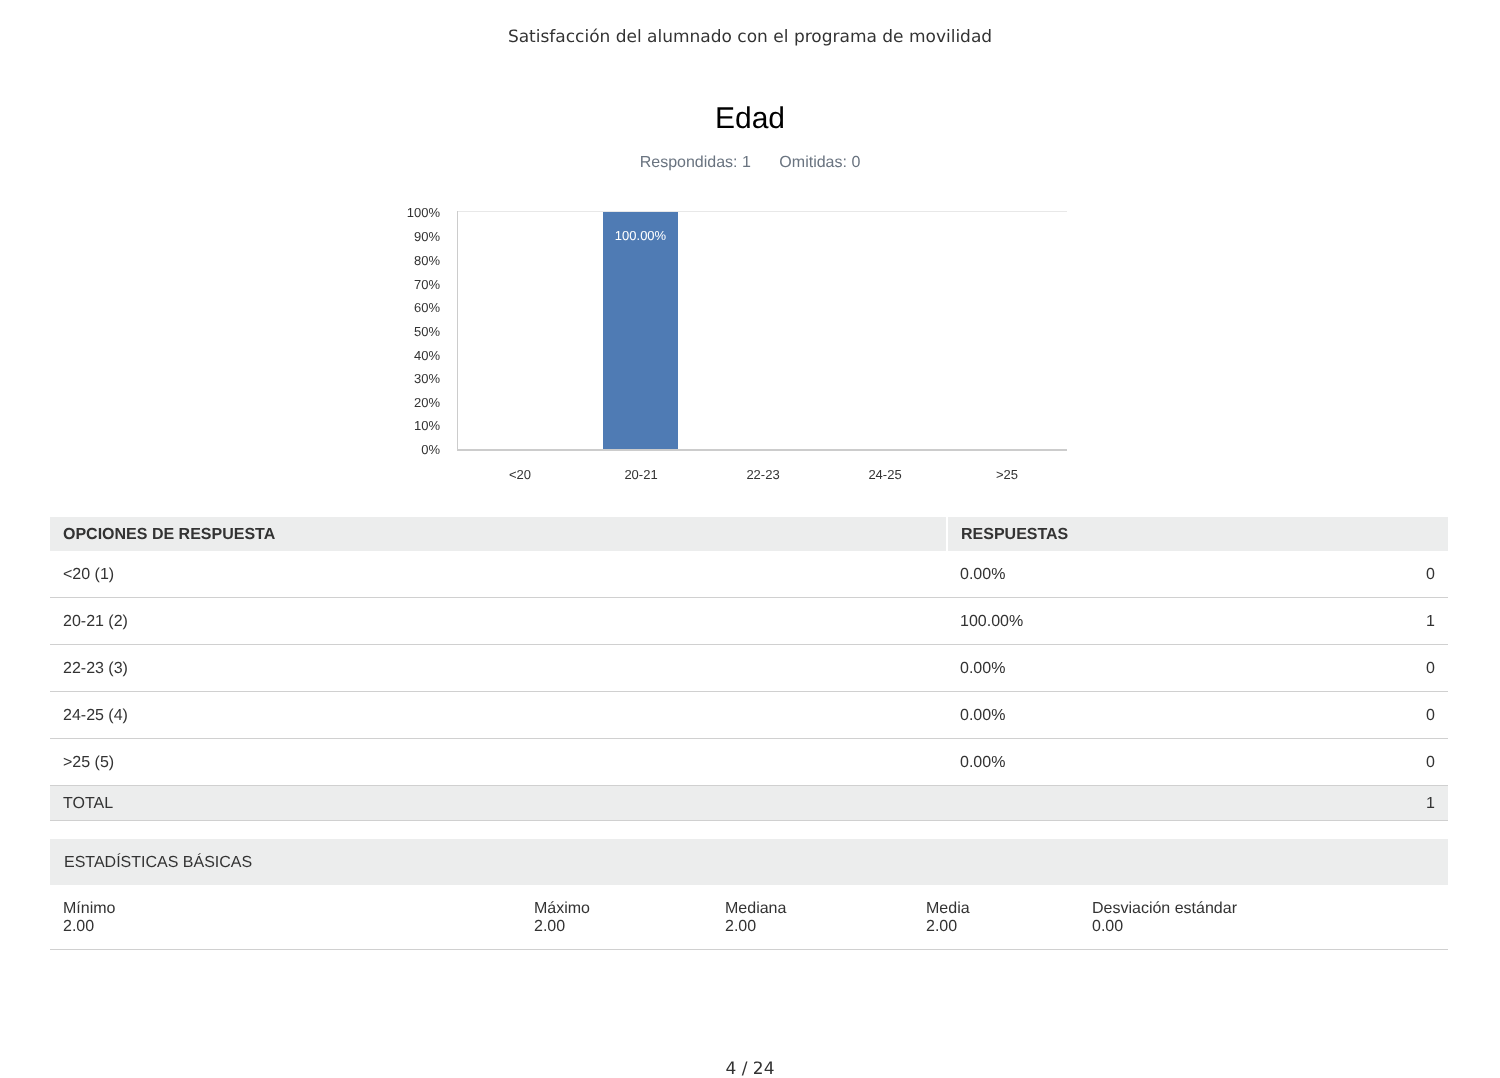Satisfacción del alumnado con el programa de movilidad
Edad
Respondidas: 1 Omitidas: 0
100%
90%
80%
70%
60%
50%
40%
30%
20%
10%
0%
100.00%
<20 20-21 22-23 24-25 >25
| OPCIONES DE RESPUESTA | RESPUESTAS | |
| --- | --- | --- |
| <20 (1) | 0.00% | 0 |
| 20-21 (2) | 100.00% | 1 |
| 22-23 (3) | 0.00% | 0 |
| 24-25 (4) | 0.00% | 0 |
| >25 (5) | 0.00% | 0 |
| TOTAL | | 1 |
| ESTADÍSTICAS BÁSICAS | | | | |
| --- | --- | --- | --- | --- |
| Mínimo 2.00 | Máximo 2.00 | Mediana 2.00 | Media 2.00 | Desviación estándar 0.00 |
4 / 24